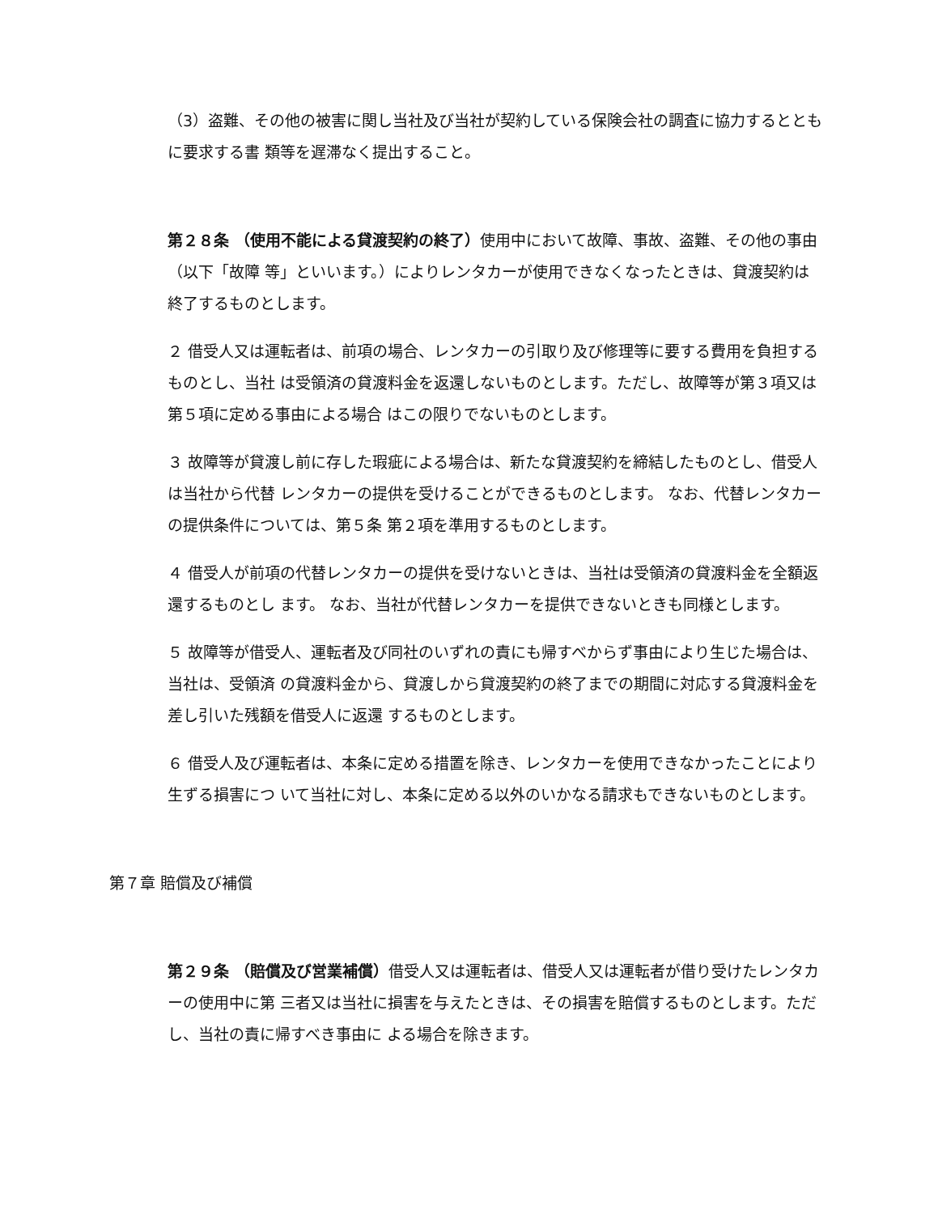（3）盗難、その他の被害に関し当社及び当社が契約している保険会社の調査に協力するとともに要求する書 類等を遅滞なく提出すること。
第２８条 （使用不能による貸渡契約の終了）使用中において故障、事故、盗難、その他の事由（以下「故障 等」といいます。）によりレンタカーが使用できなくなったときは、貸渡契約は終了するものとします。
２ 借受人又は運転者は、前項の場合、レンタカーの引取り及び修理等に要する費用を負担するものとし、当社 は受領済の貸渡料金を返還しないものとします。ただし、故障等が第３項又は第５項に定める事由による場合 はこの限りでないものとします。
３ 故障等が貸渡し前に存した瑕疵による場合は、新たな貸渡契約を締結したものとし、借受人は当社から代替 レンタカーの提供を受けることができるものとします。 なお、代替レンタカーの提供条件については、第５条 第２項を準用するものとします。
４ 借受人が前項の代替レンタカーの提供を受けないときは、当社は受領済の貸渡料金を全額返還するものとし ます。 なお、当社が代替レンタカーを提供できないときも同様とします。
５ 故障等が借受人、運転者及び同社のいずれの責にも帰すべからず事由により生じた場合は、当社は、受領済 の貸渡料金から、貸渡しから貸渡契約の終了までの期間に対応する貸渡料金を差し引いた残額を借受人に返還 するものとします。
６ 借受人及び運転者は、本条に定める措置を除き、レンタカーを使用できなかったことにより生ずる損害につ いて当社に対し、本条に定める以外のいかなる請求もできないものとします。
第７章 賠償及び補償
第２９条 （賠償及び営業補償）借受人又は運転者は、借受人又は運転者が借り受けたレンタカーの使用中に第 三者又は当社に損害を与えたときは、その損害を賠償するものとします。ただし、当社の責に帰すべき事由に よる場合を除きます。